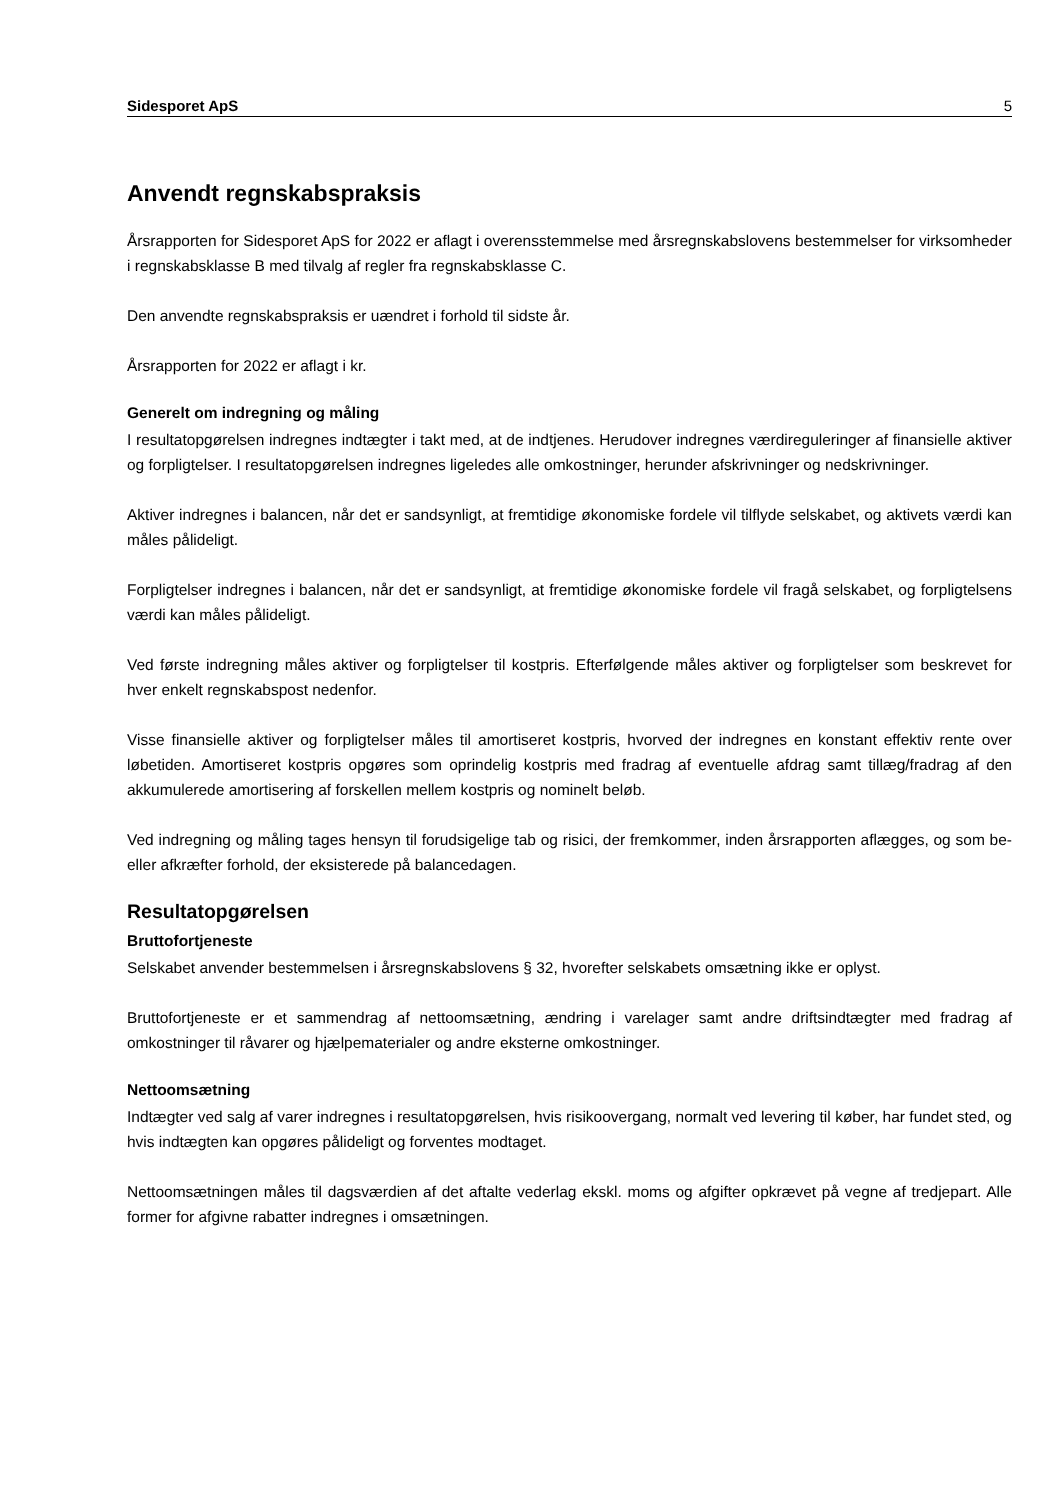Sidesporet ApS 5
Anvendt regnskabspraksis
Årsrapporten for Sidesporet ApS for 2022 er aflagt i overensstemmelse med årsregnskabslovens bestemmelser for virksomheder i regnskabsklasse B med tilvalg af regler fra regnskabsklasse C.
Den anvendte regnskabspraksis er uændret i forhold til sidste år.
Årsrapporten for 2022 er aflagt i kr.
Generelt om indregning og måling
I resultatopgørelsen indregnes indtægter i takt med, at de indtjenes. Herudover indregnes værdireguleringer af finansielle aktiver og forpligtelser. I resultatopgørelsen indregnes ligeledes alle omkostninger, herunder afskrivninger og nedskrivninger.
Aktiver indregnes i balancen, når det er sandsynligt, at fremtidige økonomiske fordele vil tilflyde selskabet, og aktivets værdi kan måles pålideligt.
Forpligtelser indregnes i balancen, når det er sandsynligt, at fremtidige økonomiske fordele vil fragå selskabet, og forpligtelsens værdi kan måles pålideligt.
Ved første indregning måles aktiver og forpligtelser til kostpris. Efterfølgende måles aktiver og forpligtelser som beskrevet for hver enkelt regnskabspost nedenfor.
Visse finansielle aktiver og forpligtelser måles til amortiseret kostpris, hvorved der indregnes en konstant effektiv rente over løbetiden. Amortiseret kostpris opgøres som oprindelig kostpris med fradrag af eventuelle afdrag samt tillæg/fradrag af den akkumulerede amortisering af forskellen mellem kostpris og nominelt beløb.
Ved indregning og måling tages hensyn til forudsigelige tab og risici, der fremkommer, inden årsrapporten aflægges, og som be- eller afkræfter forhold, der eksisterede på balancedagen.
Resultatopgørelsen
Bruttofortjeneste
Selskabet anvender bestemmelsen i årsregnskabslovens § 32, hvorefter selskabets omsætning ikke er oplyst.
Bruttofortjeneste er et sammendrag af nettoomsætning, ændring i varelager samt andre driftsindtægter med fradrag af omkostninger til råvarer og hjælpematerialer og andre eksterne omkostninger.
Nettoomsætning
Indtægter ved salg af varer indregnes i resultatopgørelsen, hvis risikoovergang, normalt ved levering til køber, har fundet sted, og hvis indtægten kan opgøres pålideligt og forventes modtaget.
Nettoomsætningen måles til dagsværdien af det aftalte vederlag ekskl. moms og afgifter opkrævet på vegne af tredjepart. Alle former for afgivne rabatter indregnes i omsætningen.